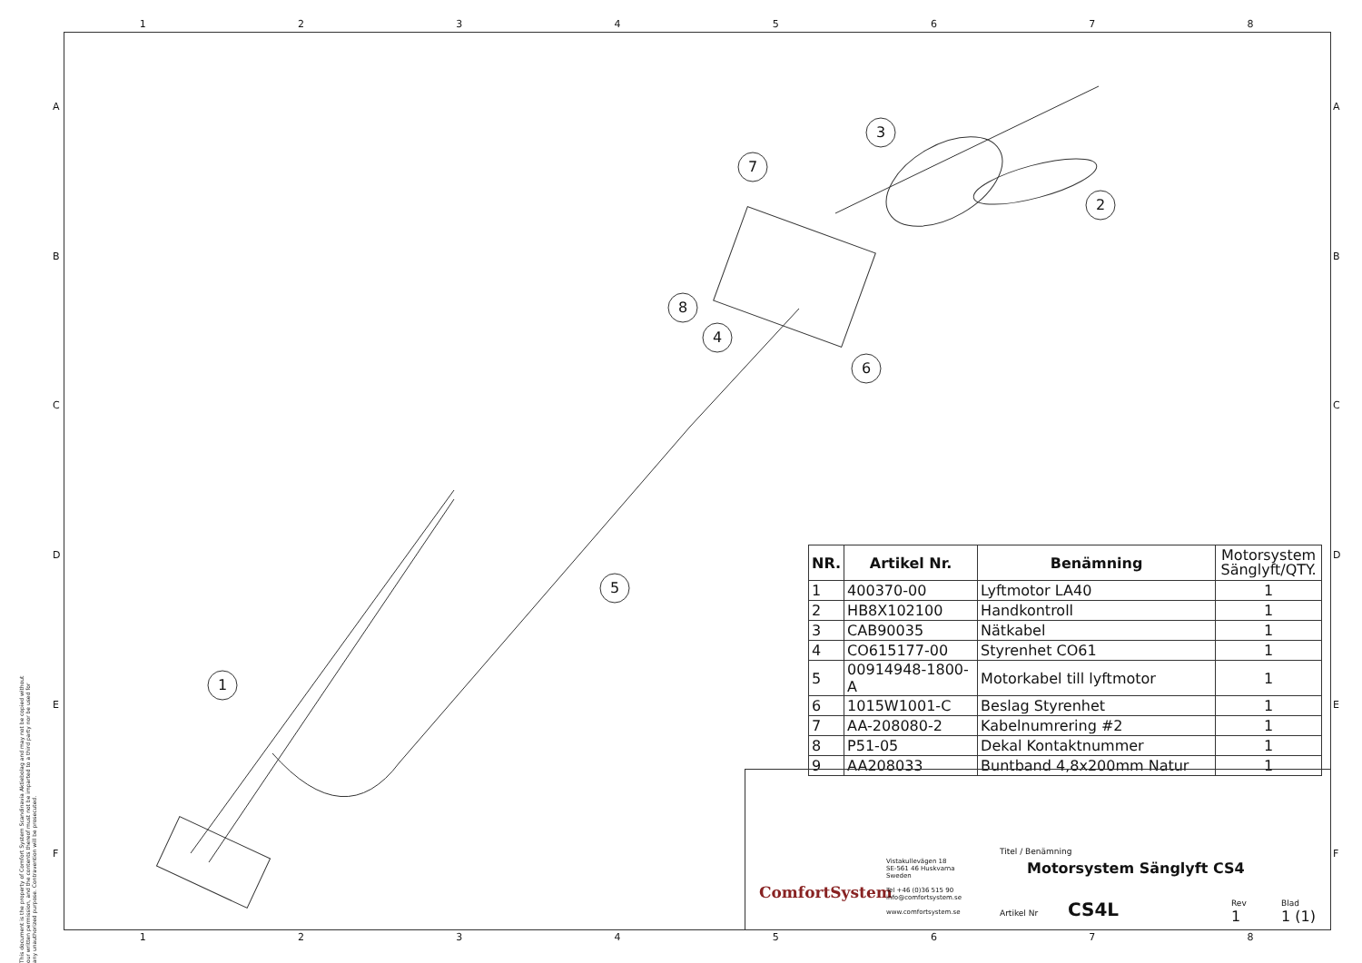12345678
12345678
ABCDEF ABCDEF
This document is the property of Comfort System Scandinavia Aktiebolag and may not be copied without our written permission, and the contents thereof must not be imparted to a third party nor be used for any unauthorized purpose. Contravention will be prosecuted.
3
2
7
8
4
6
5
1
| NR. | Artikel Nr. | Benämning | Motorsystem Sänglyft/QTY. |
| --- | --- | --- | --- |
| 1 | 400370-00 | Lyftmotor LA40 | 1 |
| 2 | HB8X102100 | Handkontroll | 1 |
| 3 | CAB90035 | Nätkabel | 1 |
| 4 | CO615177-00 | Styrenhet CO61 | 1 |
| 5 | 00914948-1800-A | Motorkabel till lyftmotor | 1 |
| 6 | 1015W1001-C | Beslag Styrenhet | 1 |
| 7 | AA-208080-2 | Kabelnumrering #2 | 1 |
| 8 | P51-05 | Dekal Kontaktnummer | 1 |
| 9 | AA208033 | Buntband 4,8x200mm Natur | 1 |
ComfortSystem
Vistakullevägen 18
SE-561 46 Huskvarna
Sweden
Tel +46 (0)36 515 90
info@comfortsystem.se
www.comfortsystem.se
Titel / Benämning
Motorsystem Sänglyft CS4
Artikel Nr CS4L
Rev
1
Blad
1 (1)